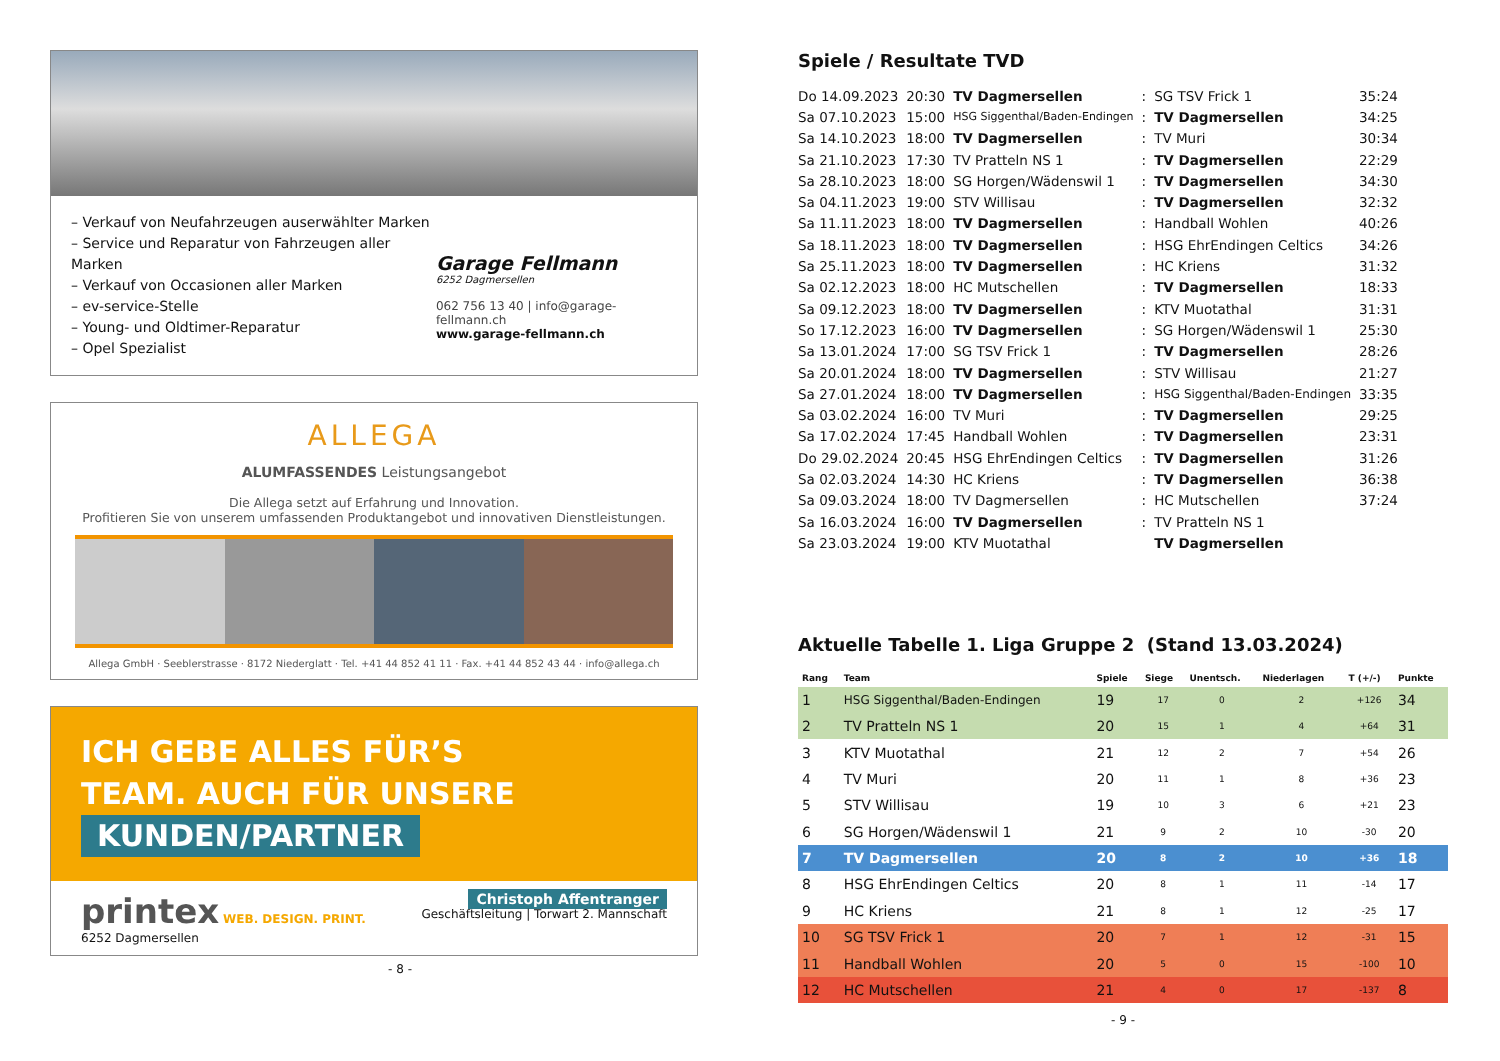– Verkauf von Neufahrzeugen auserwählter Marken
– Service und Reparatur von Fahrzeugen aller Marken
– Verkauf von Occasionen aller Marken
– ev-service-Stelle
– Young- und Oldtimer-Reparatur
– Opel Spezialist
Garage Fellmann
6252 Dagmersellen
062 756 13 40 | info@garage-fellmann.ch
www.garage-fellmann.ch
ALLEGA
ALUMFASSENDES Leistungsangebot
Die Allega setzt auf Erfahrung und Innovation.
Profitieren Sie von unserem umfassenden Produktangebot und innovativen Dienstleistungen.
Allega GmbH · Seeblerstrasse · 8172 Niederglatt · Tel. +41 44 852 41 11 · Fax. +41 44 852 43 44 · info@allega.ch
ICH GEBE ALLES FÜR’S
TEAM. AUCH FÜR UNSERE
KUNDEN/PARTNER
printex WEB. DESIGN. PRINT.
6252 Dagmersellen
Christoph Affentranger
Geschäftsleitung | Torwart 2. Mannschaft
- 8 -
Spiele / Resultate TVD
| Do 14.09.2023 | 20:30 | TV Dagmersellen | : | SG TSV Frick 1 | 35:24 |
| Sa 07.10.2023 | 15:00 | HSG Siggenthal/Baden-Endingen | : | TV Dagmersellen | 34:25 |
| Sa 14.10.2023 | 18:00 | TV Dagmersellen | : | TV Muri | 30:34 |
| Sa 21.10.2023 | 17:30 | TV Pratteln NS 1 | : | TV Dagmersellen | 22:29 |
| Sa 28.10.2023 | 18:00 | SG Horgen/Wädenswil 1 | : | TV Dagmersellen | 34:30 |
| Sa 04.11.2023 | 19:00 | STV Willisau | : | TV Dagmersellen | 32:32 |
| Sa 11.11.2023 | 18:00 | TV Dagmersellen | : | Handball Wohlen | 40:26 |
| Sa 18.11.2023 | 18:00 | TV Dagmersellen | : | HSG EhrEndingen Celtics | 34:26 |
| Sa 25.11.2023 | 18:00 | TV Dagmersellen | : | HC Kriens | 31:32 |
| Sa 02.12.2023 | 18:00 | HC Mutschellen | : | TV Dagmersellen | 18:33 |
| Sa 09.12.2023 | 18:00 | TV Dagmersellen | : | KTV Muotathal | 31:31 |
| So 17.12.2023 | 16:00 | TV Dagmersellen | : | SG Horgen/Wädenswil 1 | 25:30 |
| Sa 13.01.2024 | 17:00 | SG TSV Frick 1 | : | TV Dagmersellen | 28:26 |
| Sa 20.01.2024 | 18:00 | TV Dagmersellen | : | STV Willisau | 21:27 |
| Sa 27.01.2024 | 18:00 | TV Dagmersellen | : | HSG Siggenthal/Baden-Endingen | 33:35 |
| Sa 03.02.2024 | 16:00 | TV Muri | : | TV Dagmersellen | 29:25 |
| Sa 17.02.2024 | 17:45 | Handball Wohlen | : | TV Dagmersellen | 23:31 |
| Do 29.02.2024 | 20:45 | HSG EhrEndingen Celtics | : | TV Dagmersellen | 31:26 |
| Sa 02.03.2024 | 14:30 | HC Kriens | : | TV Dagmersellen | 36:38 |
| Sa 09.03.2024 | 18:00 | TV Dagmersellen | : | HC Mutschellen | 37:24 |
| Sa 16.03.2024 | 16:00 | TV Dagmersellen | : | TV Pratteln NS 1 | |
| Sa 23.03.2024 | 19:00 | KTV Muotathal | | TV Dagmersellen | |
Aktuelle Tabelle 1. Liga Gruppe 2 (Stand 13.03.2024)
| Rang | Team | Spiele | Siege | Unentsch. | Niederlagen | T (+/-) | Punkte |
| --- | --- | --- | --- | --- | --- | --- | --- |
| 1 | HSG Siggenthal/Baden-Endingen | 19 | 17 | 0 | 2 | +126 | 34 |
| 2 | TV Pratteln NS 1 | 20 | 15 | 1 | 4 | +64 | 31 |
| 3 | KTV Muotathal | 21 | 12 | 2 | 7 | +54 | 26 |
| 4 | TV Muri | 20 | 11 | 1 | 8 | +36 | 23 |
| 5 | STV Willisau | 19 | 10 | 3 | 6 | +21 | 23 |
| 6 | SG Horgen/Wädenswil 1 | 21 | 9 | 2 | 10 | -30 | 20 |
| 7 | TV Dagmersellen | 20 | 8 | 2 | 10 | +36 | 18 |
| 8 | HSG EhrEndingen Celtics | 20 | 8 | 1 | 11 | -14 | 17 |
| 9 | HC Kriens | 21 | 8 | 1 | 12 | -25 | 17 |
| 10 | SG TSV Frick 1 | 20 | 7 | 1 | 12 | -31 | 15 |
| 11 | Handball Wohlen | 20 | 5 | 0 | 15 | -100 | 10 |
| 12 | HC Mutschellen | 21 | 4 | 0 | 17 | -137 | 8 |
- 9 -